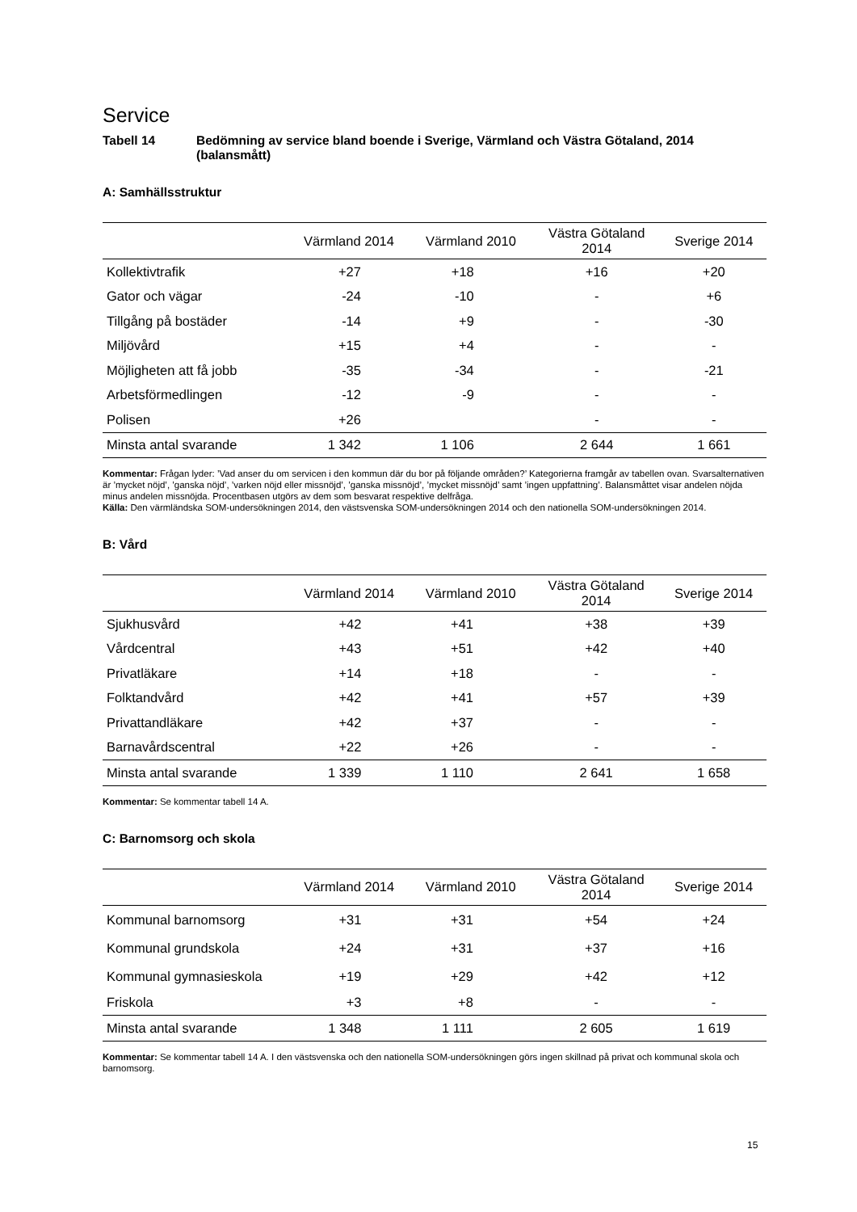Service
Tabell 14 Bedömning av service bland boende i Sverige, Värmland och Västra Götaland, 2014 (balansmått)
A: Samhällsstruktur
| | Värmland 2014 | Värmland 2010 | Västra Götaland 2014 | Sverige 2014 |
| --- | --- | --- | --- | --- |
| Kollektivtrafik | +27 | +18 | +16 | +20 |
| Gator och vägar | -24 | -10 | - | +6 |
| Tillgång på bostäder | -14 | +9 | - | -30 |
| Miljövård | +15 | +4 | - | - |
| Möjligheten att få jobb | -35 | -34 | - | -21 |
| Arbetsförmedlingen | -12 | -9 | - | - |
| Polisen | +26 | | - | - |
| Minsta antal svarande | 1 342 | 1 106 | 2 644 | 1 661 |
Kommentar: Frågan lyder: ’Vad anser du om servicen i den kommun där du bor på följande områden?’ Kategorierna framgår av tabellen ovan. Svarsalternativen är ’mycket nöjd’, ’ganska nöjd’, ’varken nöjd eller missnöjd’, ’ganska missnöjd’, ’mycket missnöjd’ samt ’ingen uppfattning’. Balansmåttet visar andelen nöjda minus andelen missnöjda. Procentbasen utgörs av dem som besvarat respektive delfråga.
Källa: Den värmländska SOM-undersökningen 2014, den västsvenska SOM-undersökningen 2014 och den nationella SOM-undersökningen 2014.
B: Vård
| | Värmland 2014 | Värmland 2010 | Västra Götaland 2014 | Sverige 2014 |
| --- | --- | --- | --- | --- |
| Sjukhusvård | +42 | +41 | +38 | +39 |
| Vårdcentral | +43 | +51 | +42 | +40 |
| Privatläkare | +14 | +18 | - | - |
| Folktandvård | +42 | +41 | +57 | +39 |
| Privattandläkare | +42 | +37 | - | - |
| Barnavårdscentral | +22 | +26 | - | - |
| Minsta antal svarande | 1 339 | 1 110 | 2 641 | 1 658 |
Kommentar: Se kommentar tabell 14 A.
C: Barnomsorg och skola
| | Värmland 2014 | Värmland 2010 | Västra Götaland 2014 | Sverige 2014 |
| --- | --- | --- | --- | --- |
| Kommunal barnomsorg | +31 | +31 | +54 | +24 |
| Kommunal grundskola | +24 | +31 | +37 | +16 |
| Kommunal gymnasieskola | +19 | +29 | +42 | +12 |
| Friskola | +3 | +8 | - | - |
| Minsta antal svarande | 1 348 | 1 111 | 2 605 | 1 619 |
Kommentar: Se kommentar tabell 14 A. I den västsvenska och den nationella SOM-undersökningen görs ingen skillnad på privat och kommunal skola och barnomsorg.
15